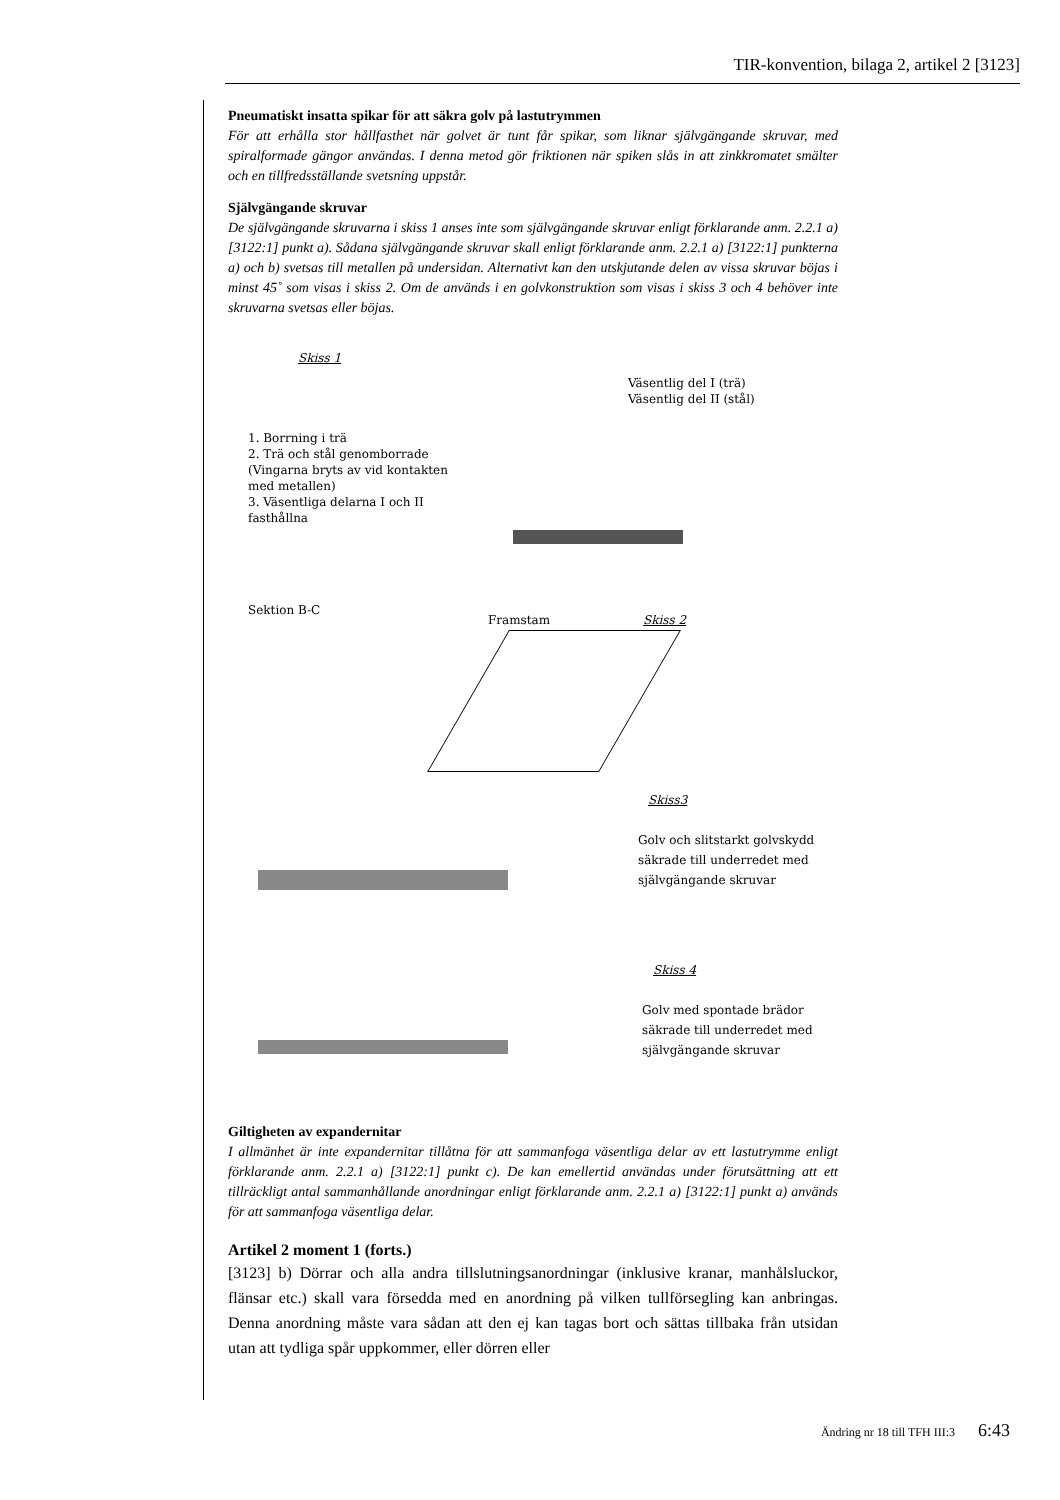TIR-konvention, bilaga 2, artikel 2 [3123]
Pneumatiskt insatta spikar för att säkra golv på lastutrymmen
För att erhålla stor hållfasthet när golvet är tunt får spikar, som liknar självgängande skruvar, med spiralformade gängor användas. I denna metod gör friktionen när spiken slås in att zinkkromatet smälter och en tillfredsställande svetsning uppstår.
Självgängande skruvar
De självgängande skruvarna i skiss 1 anses inte som självgängande skruvar enligt förklarande anm. 2.2.1 a) [3122:1] punkt a). Sådana självgängande skruvar skall enligt förklarande anm. 2.2.1 a) [3122:1] punkterna a) och b) svetsas till metallen på undersidan. Alternativt kan den utskjutande delen av vissa skruvar böjas i minst 45˚ som visas i skiss 2. Om de används i en golvkonstruktion som visas i skiss 3 och 4 behöver inte skruvarna svetsas eller böjas.
Skiss 1
1. Borrning i trä
2. Trä och stål genomborrade
(Vingarna bryts av vid kontakten
med metallen)
3. Väsentliga delarna I och II
fasthållna
Väsentlig del I (trä)
Väsentlig del II (stål)
Sektion B-C
Framstam Skiss 2
Skiss3
Golv och slitstarkt golvskydd
säkrade till underredet med
självgängande skruvar
Skiss 4
Golv med spontade brädor
säkrade till underredet med
självgängande skruvar
Giltigheten av expandernitar
I allmänhet är inte expandernitar tillåtna för att sammanfoga väsentliga delar av ett lastutrymme enligt förklarande anm. 2.2.1 a) [3122:1] punkt c). De kan emellertid användas under förutsättning att ett tillräckligt antal sammanhållande anordningar enligt förklarande anm. 2.2.1 a) [3122:1] punkt a) används för att sammanfoga väsentliga delar.
Artikel 2 moment 1 (forts.)
[3123] b) Dörrar och alla andra tillslutningsanordningar (inklusive kranar, manhålsluckor, flänsar etc.) skall vara försedda med en anordning på vilken tullförsegling kan anbringas. Denna anordning måste vara sådan att den ej kan tagas bort och sättas tillbaka från utsidan utan att tydliga spår uppkommer, eller dörren eller
Ändring nr 18 till TFH III:3 6:43